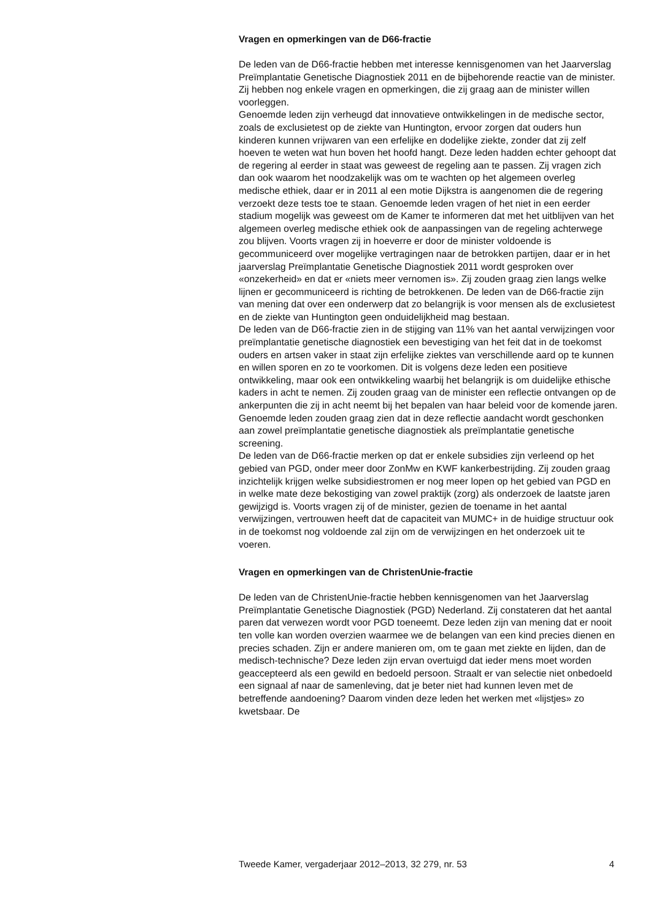Vragen en opmerkingen van de D66-fractie
De leden van de D66-fractie hebben met interesse kennisgenomen van het Jaarverslag Preïmplantatie Genetische Diagnostiek 2011 en de bijbehorende reactie van de minister. Zij hebben nog enkele vragen en opmerkingen, die zij graag aan de minister willen voorleggen.
Genoemde leden zijn verheugd dat innovatieve ontwikkelingen in de medische sector, zoals de exclusietest op de ziekte van Huntington, ervoor zorgen dat ouders hun kinderen kunnen vrijwaren van een erfelijke en dodelijke ziekte, zonder dat zij zelf hoeven te weten wat hun boven het hoofd hangt. Deze leden hadden echter gehoopt dat de regering al eerder in staat was geweest de regeling aan te passen. Zij vragen zich dan ook waarom het noodzakelijk was om te wachten op het algemeen overleg medische ethiek, daar er in 2011 al een motie Dijkstra is aangenomen die de regering verzoekt deze tests toe te staan. Genoemde leden vragen of het niet in een eerder stadium mogelijk was geweest om de Kamer te informeren dat met het uitblijven van het algemeen overleg medische ethiek ook de aanpassingen van de regeling achterwege zou blijven. Voorts vragen zij in hoeverre er door de minister voldoende is gecommuniceerd over mogelijke vertragingen naar de betrokken partijen, daar er in het jaarverslag Preïmplantatie Genetische Diagnostiek 2011 wordt gesproken over «onzekerheid» en dat er «niets meer vernomen is». Zij zouden graag zien langs welke lijnen er gecommuniceerd is richting de betrokkenen. De leden van de D66-fractie zijn van mening dat over een onderwerp dat zo belangrijk is voor mensen als de exclusietest en de ziekte van Huntington geen onduidelijkheid mag bestaan.
De leden van de D66-fractie zien in de stijging van 11% van het aantal verwijzingen voor preïmplantatie genetische diagnostiek een bevestiging van het feit dat in de toekomst ouders en artsen vaker in staat zijn erfelijke ziektes van verschillende aard op te kunnen en willen sporen en zo te voorkomen. Dit is volgens deze leden een positieve ontwikkeling, maar ook een ontwikkeling waarbij het belangrijk is om duidelijke ethische kaders in acht te nemen. Zij zouden graag van de minister een reflectie ontvangen op de ankerpunten die zij in acht neemt bij het bepalen van haar beleid voor de komende jaren. Genoemde leden zouden graag zien dat in deze reflectie aandacht wordt geschonken aan zowel preïmplantatie genetische diagnostiek als preïmplantatie genetische screening.
De leden van de D66-fractie merken op dat er enkele subsidies zijn verleend op het gebied van PGD, onder meer door ZonMw en KWF kankerbestrijding. Zij zouden graag inzichtelijk krijgen welke subsidiestromen er nog meer lopen op het gebied van PGD en in welke mate deze bekostiging van zowel praktijk (zorg) als onderzoek de laatste jaren gewijzigd is. Voorts vragen zij of de minister, gezien de toename in het aantal verwijzingen, vertrouwen heeft dat de capaciteit van MUMC+ in de huidige structuur ook in de toekomst nog voldoende zal zijn om de verwijzingen en het onderzoek uit te voeren.
Vragen en opmerkingen van de ChristenUnie-fractie
De leden van de ChristenUnie-fractie hebben kennisgenomen van het Jaarverslag Preïmplantatie Genetische Diagnostiek (PGD) Nederland. Zij constateren dat het aantal paren dat verwezen wordt voor PGD toeneemt. Deze leden zijn van mening dat er nooit ten volle kan worden overzien waarmee we de belangen van een kind precies dienen en precies schaden. Zijn er andere manieren om, om te gaan met ziekte en lijden, dan de medisch-technische? Deze leden zijn ervan overtuigd dat ieder mens moet worden geaccepteerd als een gewild en bedoeld persoon. Straalt er van selectie niet onbedoeld een signaal af naar de samenleving, dat je beter niet had kunnen leven met de betreffende aandoening? Daarom vinden deze leden het werken met «lijstjes» zo kwetsbaar. De
Tweede Kamer, vergaderjaar 2012–2013, 32 279, nr. 53 4